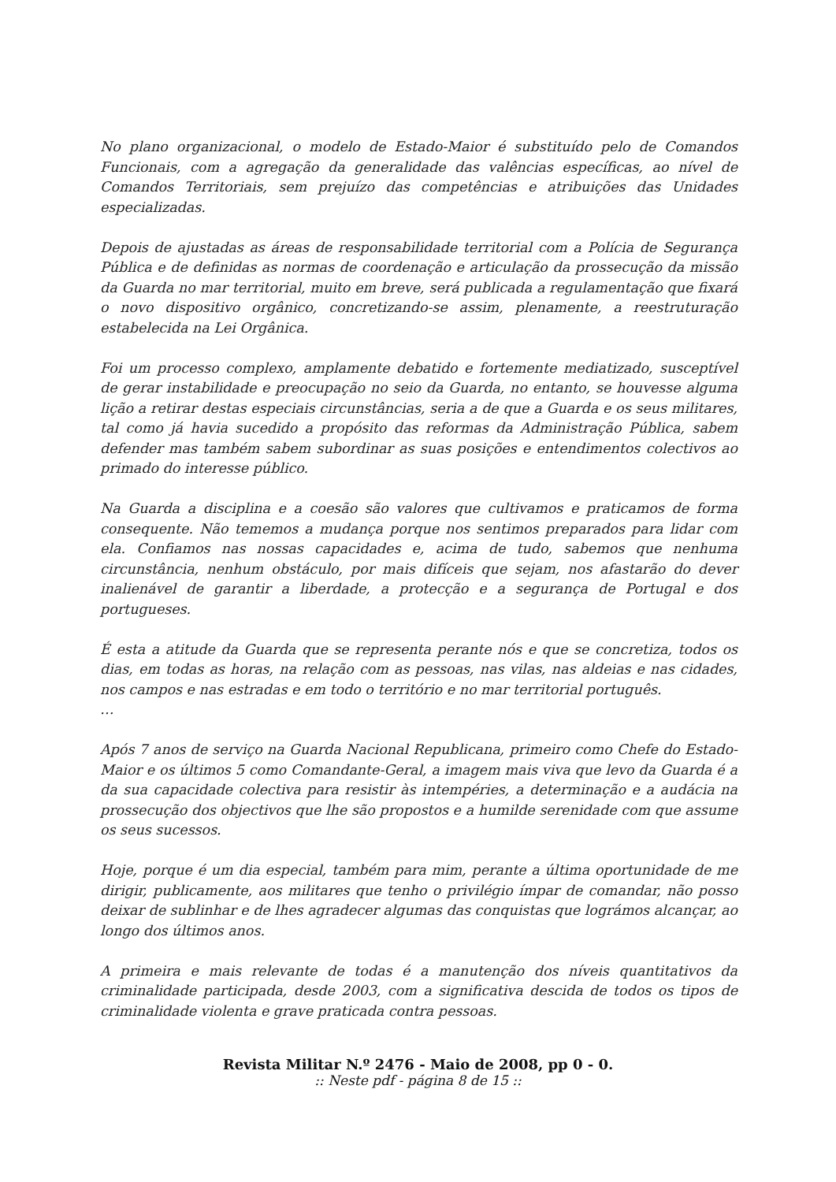No plano organizacional, o modelo de Estado-Maior é substituído pelo de Comandos Funcionais, com a agregação da generalidade das valências específicas, ao nível de Comandos Territoriais, sem prejuízo das competências e atribuições das Unidades especializadas.
Depois de ajustadas as áreas de responsabilidade territorial com a Polícia de Segurança Pública e de definidas as normas de coordenação e articulação da prossecução da missão da Guarda no mar territorial, muito em breve, será publicada a regulamentação que fixará o novo dispositivo orgânico, concretizando-se assim, plenamente, a reestruturação estabelecida na Lei Orgânica.
Foi um processo complexo, amplamente debatido e fortemente mediatizado, susceptível de gerar instabilidade e preocupação no seio da Guarda, no entanto, se houvesse alguma lição a retirar destas especiais circunstâncias, seria a de que a Guarda e os seus militares, tal como já havia sucedido a propósito das reformas da Administração Pública, sabem defender mas também sabem subordinar as suas posições e entendimentos colectivos ao primado do interesse público.
Na Guarda a disciplina e a coesão são valores que cultivamos e praticamos de forma consequente. Não tememos a mudança porque nos sentimos preparados para lidar com ela. Confiamos nas nossas capacidades e, acima de tudo, sabemos que nenhuma circunstância, nenhum obstáculo, por mais difíceis que sejam, nos afastarão do dever inalienável de garantir a liberdade, a protecção e a segurança de Portugal e dos portugueses.
É esta a atitude da Guarda que se representa perante nós e que se concretiza, todos os dias, em todas as horas, na relação com as pessoas, nas vilas, nas aldeias e nas cidades, nos campos e nas estradas e em todo o território e no mar territorial português.
…
Após 7 anos de serviço na Guarda Nacional Republicana, primeiro como Chefe do Estado-Maior e os últimos 5 como Comandante-Geral, a imagem mais viva que levo da Guarda é a da sua capacidade colectiva para resistir às intempéries, a determinação e a audácia na prossecução dos objectivos que lhe são propostos e a humilde serenidade com que assume os seus sucessos.
Hoje, porque é um dia especial, também para mim, perante a última oportunidade de me dirigir, publicamente, aos militares que tenho o privilégio ímpar de comandar, não posso deixar de sublinhar e de lhes agradecer algumas das conquistas que lográmos alcançar, ao longo dos últimos anos.
A primeira e mais relevante de todas é a manutenção dos níveis quantitativos da criminalidade participada, desde 2003, com a significativa descida de todos os tipos de criminalidade violenta e grave praticada contra pessoas.
Revista Militar N.º 2476 - Maio de 2008, pp 0 - 0.:: Neste pdf - página 8 de 15 ::